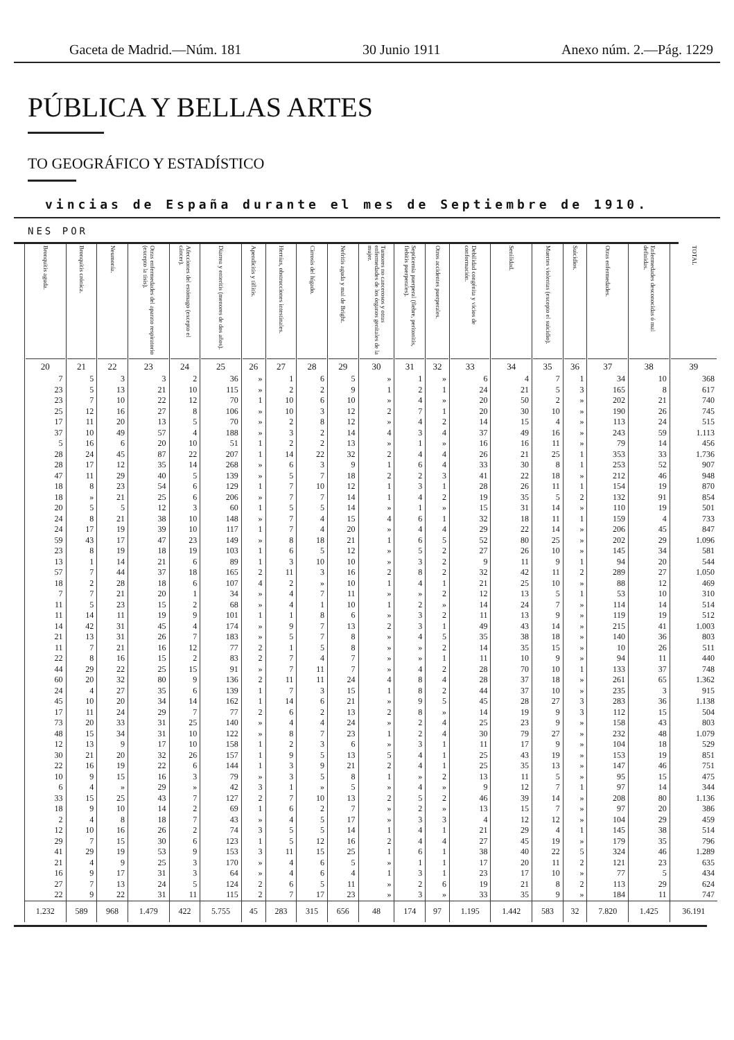Gaceta de Madrid.—Núm. 181 30 Junio 1911 Anexo núm. 2.—Pág. 1229
PÚBLICA Y BELLAS ARTES
TO GEOGRÁFICO Y ESTADÍSTICO
vincias de España durante el mes de Septiembre de 1910.
NES POR
| Bronquitis aguda. 20 | Bronquitis crónica. 21 | Neumonía. 22 | Otras enfermedades del aparato respiratorio (excepto la tisis). 23 | Afecciones del estómago (excepto el cáncer). 24 | Diarrea y enteritis (menores de dos años). 25 | Apendicitis y tiflitis. 26 | Hernias, obstrucciones intestinales. 27 | Cirrosis del hígado. 28 | Nefritis aguda y mal de Bright. 29 | Tumores no cancerosos y otras enfermedades de los órganos genitales de la mujer. 30 | Septicemia puerperal (fiebre, peritonitis, flebitis puerperales). 31 | Otros accidentes puerperales. 32 | Debilidad congénita y vicios de conformación. 33 | Senilidad. 34 | Muertes violentas (excepto el suicidio). 35 | Suicidios. 36 | Otras enfermedades. 37 | Enfermedades desconocidas ó mal definidas. 38 | TOTAL 39 |
| --- | --- | --- | --- | --- | --- | --- | --- | --- | --- | --- | --- | --- | --- | --- | --- | --- | --- | --- | --- |
| 7 | 5 | 3 | 3 | 2 | 36 | » | 1 | 6 | 5 | » | 1 | » | 6 | 4 | 7 | 1 | 34 | 10 | 368 |
| 23 | 5 | 13 | 21 | 10 | 115 | » | 2 | 2 | 9 | 1 | 2 | 1 | 24 | 21 | 5 | 3 | 165 | 8 | 617 |
| 23 | 7 | 10 | 22 | 12 | 70 | 1 | 10 | 6 | 10 | » | 4 | » | 20 | 50 | 2 | » | 202 | 21 | 740 |
| 25 | 12 | 16 | 27 | 8 | 106 | » | 10 | 3 | 12 | 2 | 7 | 1 | 20 | 30 | 10 | » | 190 | 26 | 745 |
| 17 | 11 | 20 | 13 | 5 | 70 | » | 2 | 8 | 12 | » | 4 | 2 | 14 | 15 | 4 | » | 113 | 24 | 515 |
| 37 | 10 | 49 | 57 | 4 | 188 | » | 3 | 2 | 14 | 4 | 3 | 4 | 37 | 49 | 16 | » | 243 | 59 | 1.113 |
| 5 | 16 | 6 | 20 | 10 | 51 | 1 | 2 | 2 | 13 | » | 1 | » | 16 | 16 | 11 | » | 79 | 14 | 456 |
| 28 | 24 | 45 | 87 | 22 | 207 | 1 | 14 | 22 | 32 | 2 | 4 | 4 | 26 | 21 | 25 | 1 | 353 | 33 | 1.736 |
| 28 | 17 | 12 | 35 | 14 | 268 | » | 6 | 3 | 9 | 1 | 6 | 4 | 33 | 30 | 8 | 1 | 253 | 52 | 907 |
| 47 | 11 | 29 | 40 | 5 | 139 | » | 5 | 7 | 18 | 2 | 2 | 3 | 41 | 22 | 18 | » | 212 | 46 | 948 |
| 18 | 8 | 23 | 54 | 6 | 129 | 1 | 7 | 10 | 12 | 1 | 3 | 1 | 28 | 26 | 11 | 1 | 154 | 19 | 870 |
| 18 | » | 21 | 25 | 6 | 206 | » | 7 | 7 | 14 | 1 | 4 | 2 | 19 | 35 | 5 | 2 | 132 | 91 | 854 |
| 20 | 5 | 5 | 12 | 3 | 60 | 1 | 5 | 5 | 14 | » | 1 | » | 15 | 31 | 14 | » | 110 | 19 | 501 |
| 24 | 8 | 21 | 38 | 10 | 148 | » | 7 | 4 | 15 | 4 | 6 | 1 | 32 | 18 | 11 | 1 | 159 | 4 | 733 |
| 24 | 17 | 19 | 39 | 10 | 117 | 1 | 7 | 4 | 20 | » | 4 | 4 | 29 | 22 | 14 | » | 206 | 45 | 847 |
| 59 | 43 | 17 | 47 | 23 | 149 | » | 8 | 18 | 21 | 1 | 6 | 5 | 52 | 80 | 25 | » | 202 | 29 | 1.096 |
| 23 | 8 | 19 | 18 | 19 | 103 | 1 | 6 | 5 | 12 | » | 5 | 2 | 27 | 26 | 10 | » | 145 | 34 | 581 |
| 13 | 1 | 14 | 21 | 6 | 89 | 1 | 3 | 10 | 10 | » | 3 | 2 | 9 | 11 | 9 | 1 | 94 | 20 | 544 |
| 57 | 7 | 44 | 37 | 18 | 165 | 2 | 11 | 3 | 16 | 2 | 8 | 2 | 32 | 42 | 11 | 2 | 289 | 27 | 1.050 |
| 18 | 2 | 28 | 18 | 6 | 107 | 4 | 2 | » | 10 | 1 | 4 | 1 | 21 | 25 | 10 | » | 88 | 12 | 469 |
| 7 | 7 | 21 | 20 | 1 | 34 | » | 4 | 7 | 11 | » | » | 2 | 12 | 13 | 5 | 1 | 53 | 10 | 310 |
| 11 | 5 | 23 | 15 | 2 | 68 | » | 4 | 1 | 10 | 1 | 2 | » | 14 | 24 | 7 | » | 114 | 14 | 514 |
| 11 | 14 | 11 | 19 | 9 | 101 | 1 | 1 | 8 | 6 | » | 3 | 2 | 11 | 13 | 9 | » | 119 | 19 | 512 |
| 14 | 42 | 31 | 45 | 4 | 174 | » | 9 | 7 | 13 | 2 | 3 | 1 | 49 | 43 | 14 | » | 215 | 41 | 1.003 |
| 21 | 13 | 31 | 26 | 7 | 183 | » | 5 | 7 | 8 | » | 4 | 5 | 35 | 38 | 18 | » | 140 | 36 | 803 |
| 11 | 7 | 21 | 16 | 12 | 77 | 2 | 1 | 5 | 8 | » | » | 2 | 14 | 35 | 15 | » | 10 | 26 | 511 |
| 22 | 8 | 16 | 15 | 2 | 83 | 2 | 7 | 4 | 7 | » | » | 1 | 11 | 10 | 9 | » | 94 | 11 | 440 |
| 44 | 29 | 22 | 25 | 15 | 91 | » | 7 | 11 | 7 | » | 4 | 2 | 28 | 70 | 10 | 1 | 133 | 37 | 748 |
| 60 | 20 | 32 | 80 | 9 | 136 | 2 | 11 | 11 | 24 | 4 | 8 | 4 | 28 | 37 | 18 | » | 261 | 65 | 1.362 |
| 24 | 4 | 27 | 35 | 6 | 139 | 1 | 7 | 3 | 15 | 1 | 8 | 2 | 44 | 37 | 10 | » | 235 | 3 | 915 |
| 45 | 10 | 20 | 34 | 14 | 162 | 1 | 14 | 6 | 21 | » | 9 | 5 | 45 | 28 | 27 | 3 | 283 | 36 | 1.138 |
| 17 | 11 | 24 | 29 | 7 | 77 | 2 | 6 | 2 | 13 | 2 | 8 | » | 14 | 19 | 9 | 3 | 112 | 15 | 504 |
| 73 | 20 | 33 | 31 | 25 | 140 | » | 4 | 4 | 24 | » | 2 | 4 | 25 | 23 | 9 | » | 158 | 43 | 803 |
| 48 | 15 | 34 | 31 | 10 | 122 | » | 8 | 7 | 23 | 1 | 2 | 4 | 30 | 79 | 27 | » | 232 | 48 | 1.079 |
| 12 | 13 | 9 | 17 | 10 | 158 | 1 | 2 | 3 | 6 | » | 3 | 1 | 11 | 17 | 9 | » | 104 | 18 | 529 |
| 30 | 21 | 20 | 32 | 26 | 157 | 1 | 9 | 5 | 13 | 5 | 4 | 1 | 25 | 43 | 19 | » | 153 | 19 | 851 |
| 22 | 16 | 19 | 22 | 6 | 144 | 1 | 3 | 9 | 21 | 2 | 4 | 1 | 25 | 35 | 13 | » | 147 | 46 | 751 |
| 10 | 9 | 15 | 16 | 3 | 79 | » | 3 | 5 | 8 | 1 | » | 2 | 13 | 11 | 5 | » | 95 | 15 | 475 |
| 6 | 4 | » | 29 | » | 42 | 3 | 1 | » | 5 | » | 4 | » | 9 | 12 | 7 | 1 | 97 | 14 | 344 |
| 33 | 15 | 25 | 43 | 7 | 127 | 2 | 7 | 10 | 13 | 2 | 5 | 2 | 46 | 39 | 14 | » | 208 | 80 | 1.136 |
| 18 | 9 | 10 | 14 | 2 | 69 | 1 | 6 | 2 | 7 | » | 2 | » | 13 | 15 | 7 | » | 97 | 20 | 386 |
| 2 | 4 | 8 | 18 | 7 | 43 | » | 4 | 5 | 17 | » | 3 | 3 | 4 | 12 | 12 | » | 104 | 29 | 459 |
| 12 | 10 | 16 | 26 | 2 | 74 | 3 | 5 | 5 | 14 | 1 | 4 | 1 | 21 | 29 | 4 | 1 | 145 | 38 | 514 |
| 29 | 7 | 15 | 30 | 6 | 123 | 1 | 5 | 12 | 16 | 2 | 4 | 4 | 27 | 45 | 19 | » | 179 | 35 | 796 |
| 41 | 29 | 19 | 53 | 9 | 153 | 3 | 11 | 15 | 25 | 1 | 6 | 1 | 38 | 40 | 22 | 5 | 324 | 46 | 1.289 |
| 21 | 4 | 9 | 25 | 3 | 170 | » | 4 | 6 | 5 | » | 1 | 1 | 17 | 20 | 11 | 2 | 121 | 23 | 635 |
| 16 | 9 | 17 | 31 | 3 | 64 | » | 4 | 6 | 4 | 1 | 3 | 1 | 23 | 17 | 10 | » | 77 | 5 | 434 |
| 27 | 7 | 13 | 24 | 5 | 124 | 2 | 6 | 5 | 11 | » | 2 | 6 | 19 | 21 | 8 | 2 | 113 | 29 | 624 |
| 22 | 9 | 22 | 31 | 11 | 115 | 2 | 7 | 17 | 23 | » | 3 | » | 33 | 35 | 9 | » | 184 | 11 | 747 |
| 1.232 | 589 | 968 | 1.479 | 422 | 5.755 | 45 | 283 | 315 | 656 | 48 | 174 | 97 | 1.195 | 1.442 | 583 | 32 | 7.820 | 1.425 | 36.191 |